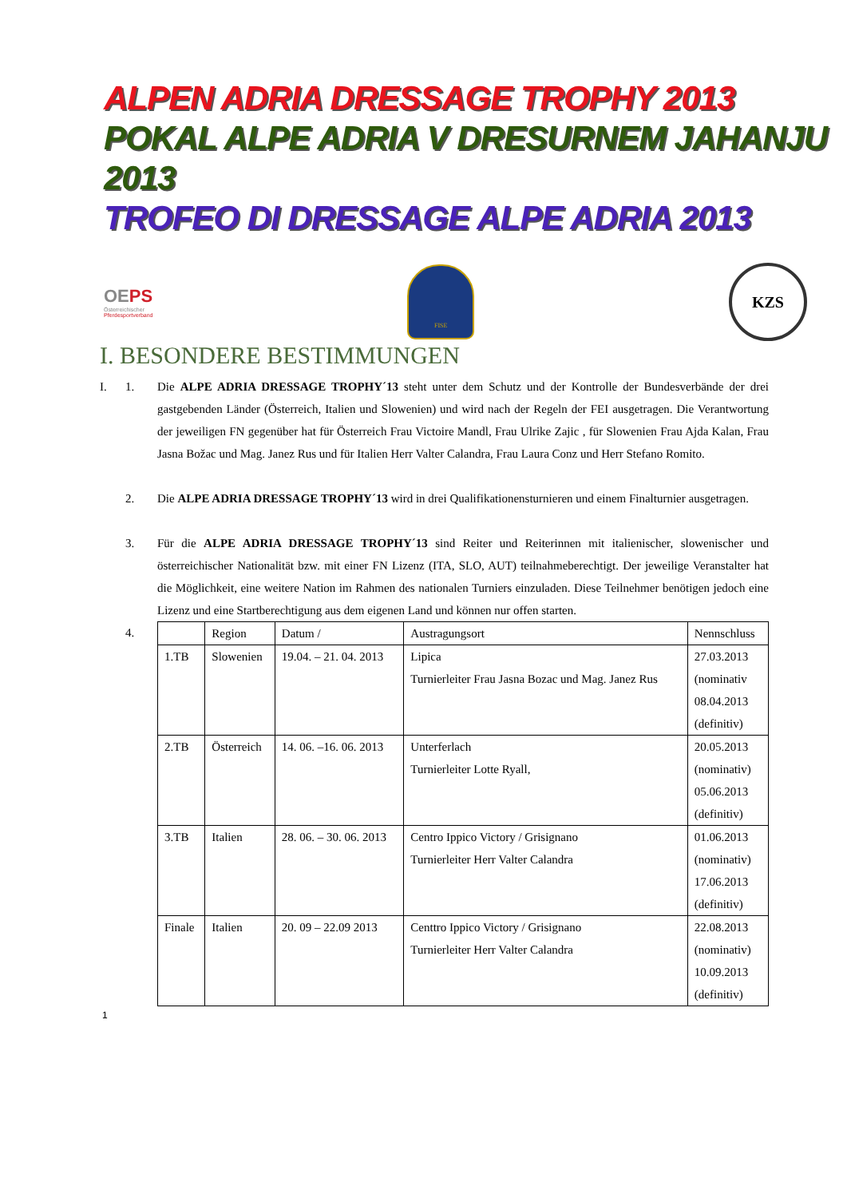ALPEN ADRIA DRESSAGE TROPHY 2013
POKAL ALPE ADRIA V DRESURNEM JAHANJU 2013
TROFEO DI DRESSAGE ALPE ADRIA 2013
OEPS
Österreichischer
Pferdesportverband
FISE
KZS
I. BESONDERE BESTIMMUNGEN
I. 1. Die ALPE ADRIA DRESSAGE TROPHY´13 steht unter dem Schutz und der Kontrolle der Bundesverbände der drei gastgebenden Länder (Österreich, Italien und Slowenien) und wird nach der Regeln der FEI ausgetragen. Die Verantwortung der jeweiligen FN gegenüber hat für Österreich Frau Victoire Mandl, Frau Ulrike Zajic , für Slowenien Frau Ajda Kalan, Frau Jasna Božac und Mag. Janez Rus und für Italien Herr Valter Calandra, Frau Laura Conz und Herr Stefano Romito.
2. Die ALPE ADRIA DRESSAGE TROPHY´13 wird in drei Qualifikationensturnieren und einem Finalturnier ausgetragen.
3. Für die ALPE ADRIA DRESSAGE TROPHY´13 sind Reiter und Reiterinnen mit italienischer, slowenischer und österreichischer Nationalität bzw. mit einer FN Lizenz (ITA, SLO, AUT) teilnahmeberechtigt. Der jeweilige Veranstalter hat die Möglichkeit, eine weitere Nation im Rahmen des nationalen Turniers einzuladen. Diese Teilnehmer benötigen jedoch eine Lizenz und eine Startberechtigung aus dem eigenen Land und können nur offen starten.
4.
| | Region | Datum / | Austragungsort | Nennschluss |
| 1.TB | Slowenien | 19.04. – 21. 04. 2013 | Lipica Turnierleiter Frau Jasna Bozac und Mag. Janez Rus | 27.03.2013 (nominativ 08.04.2013 (definitiv) |
| 2.TB | Österreich | 14. 06. –16. 06. 2013 | Unterferlach Turnierleiter Lotte Ryall, | 20.05.2013 (nominativ) 05.06.2013 (definitiv) |
| 3.TB | Italien | 28. 06. – 30. 06. 2013 | Centro Ippico Victory / Grisignano Turnierleiter Herr Valter Calandra | 01.06.2013 (nominativ) 17.06.2013 (definitiv) |
| Finale | Italien | 20. 09 – 22.09 2013 | Centtro Ippico Victory / Grisignano Turnierleiter Herr Valter Calandra | 22.08.2013 (nominativ) 10.09.2013 (definitiv) |
1